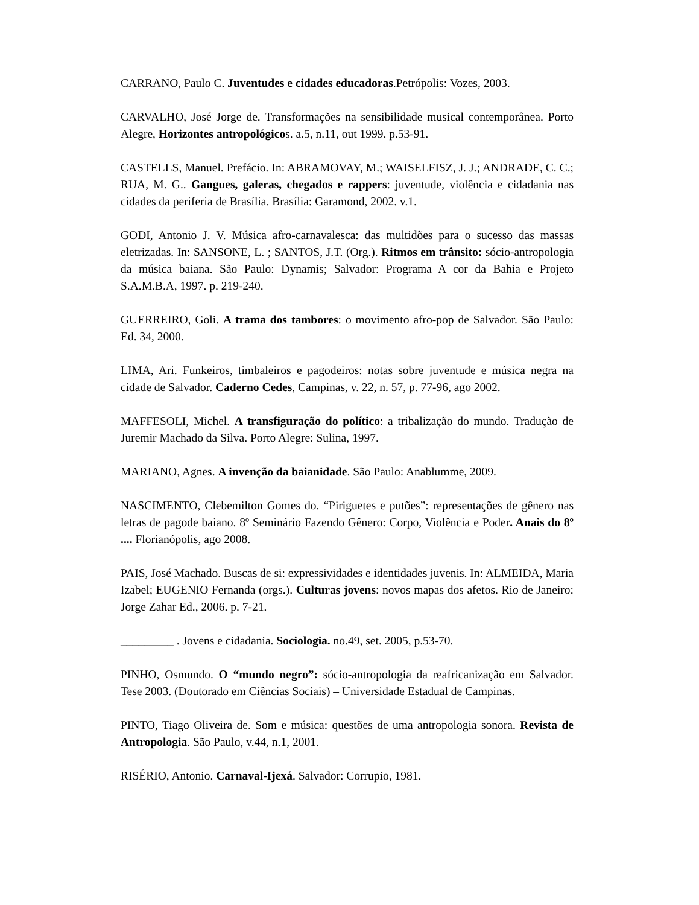CARRANO, Paulo C. Juventudes e cidades educadoras.Petrópolis: Vozes, 2003.
CARVALHO, José Jorge de. Transformações na sensibilidade musical contemporânea. Porto Alegre, Horizontes antropológicos. a.5, n.11, out 1999. p.53-91.
CASTELLS, Manuel. Prefácio. In: ABRAMOVAY, M.; WAISELFISZ, J. J.; ANDRADE, C. C.; RUA, M. G.. Gangues, galeras, chegados e rappers: juventude, violência e cidadania nas cidades da periferia de Brasília. Brasília: Garamond, 2002. v.1.
GODI, Antonio J. V. Música afro-carnavalesca: das multidões para o sucesso das massas eletrizadas. In: SANSONE, L. ; SANTOS, J.T. (Org.). Ritmos em trânsito: sócio-antropologia da música baiana. São Paulo: Dynamis; Salvador: Programa A cor da Bahia e Projeto S.A.M.B.A, 1997. p. 219-240.
GUERREIRO, Goli. A trama dos tambores: o movimento afro-pop de Salvador. São Paulo: Ed. 34, 2000.
LIMA, Ari. Funkeiros, timbaleiros e pagodeiros: notas sobre juventude e música negra na cidade de Salvador. Caderno Cedes, Campinas, v. 22, n. 57, p. 77-96, ago 2002.
MAFFESOLI, Michel. A transfiguração do político: a tribalização do mundo. Tradução de Juremir Machado da Silva. Porto Alegre: Sulina, 1997.
MARIANO, Agnes. A invenção da baianidade. São Paulo: Anablumme, 2009.
NASCIMENTO, Clebemilton Gomes do. “Piriguetes e putões”: representações de gênero nas letras de pagode baiano. 8º Seminário Fazendo Gênero: Corpo, Violência e Poder. Anais do 8º .... Florianópolis, ago 2008.
PAIS, José Machado. Buscas de si: expressividades e identidades juvenis. In: ALMEIDA, Maria Izabel; EUGENIO Fernanda (orgs.). Culturas jovens: novos mapas dos afetos. Rio de Janeiro: Jorge Zahar Ed., 2006. p. 7-21.
_________ . Jovens e cidadania. Sociologia. no.49, set. 2005, p.53-70.
PINHO, Osmundo. O “mundo negro”: sócio-antropologia da reafricanização em Salvador. Tese 2003. (Doutorado em Ciências Sociais) – Universidade Estadual de Campinas.
PINTO, Tiago Oliveira de. Som e música: questões de uma antropologia sonora. Revista de Antropologia. São Paulo, v.44, n.1, 2001.
RISÉRIO, Antonio. Carnaval-Ijexá. Salvador: Corrupio, 1981.